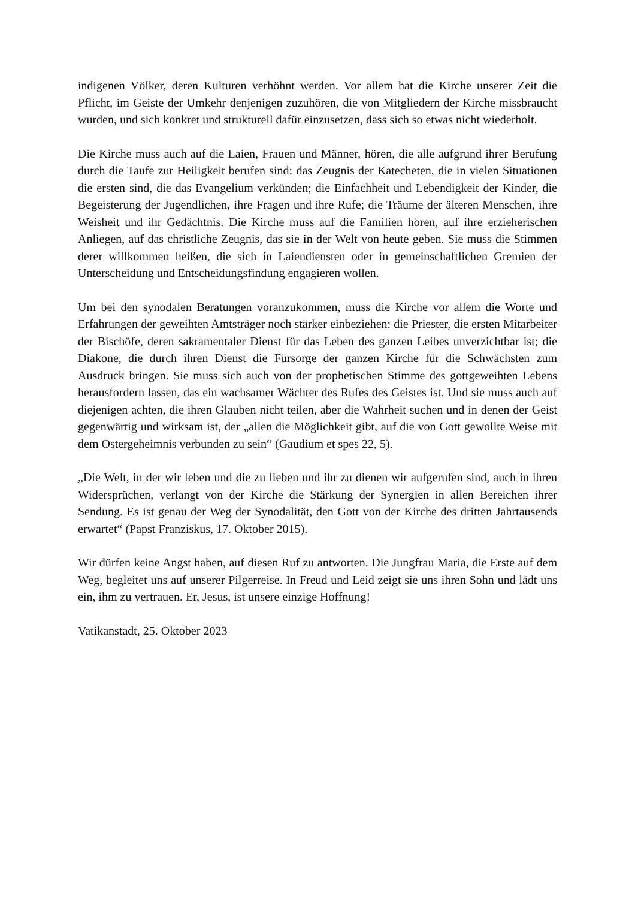indigenen Völker, deren Kulturen verhöhnt werden. Vor allem hat die Kirche unserer Zeit die Pflicht, im Geiste der Umkehr denjenigen zuzuhören, die von Mitgliedern der Kirche missbraucht wurden, und sich konkret und strukturell dafür einzusetzen, dass sich so etwas nicht wiederholt.
Die Kirche muss auch auf die Laien, Frauen und Männer, hören, die alle aufgrund ihrer Berufung durch die Taufe zur Heiligkeit berufen sind: das Zeugnis der Katecheten, die in vielen Situationen die ersten sind, die das Evangelium verkünden; die Einfachheit und Lebendigkeit der Kinder, die Begeisterung der Jugendlichen, ihre Fragen und ihre Rufe; die Träume der älteren Menschen, ihre Weisheit und ihr Gedächtnis. Die Kirche muss auf die Familien hören, auf ihre erzieherischen Anliegen, auf das christliche Zeugnis, das sie in der Welt von heute geben. Sie muss die Stimmen derer willkommen heißen, die sich in Laiendiensten oder in gemeinschaftlichen Gremien der Unterscheidung und Entscheidungsfindung engagieren wollen.
Um bei den synodalen Beratungen voranzukommen, muss die Kirche vor allem die Worte und Erfahrungen der geweihten Amtsträger noch stärker einbeziehen: die Priester, die ersten Mitarbeiter der Bischöfe, deren sakramentaler Dienst für das Leben des ganzen Leibes unverzichtbar ist; die Diakone, die durch ihren Dienst die Fürsorge der ganzen Kirche für die Schwächsten zum Ausdruck bringen. Sie muss sich auch von der prophetischen Stimme des gottgeweihten Lebens herausfordern lassen, das ein wachsamer Wächter des Rufes des Geistes ist. Und sie muss auch auf diejenigen achten, die ihren Glauben nicht teilen, aber die Wahrheit suchen und in denen der Geist gegenwärtig und wirksam ist, der „allen die Möglichkeit gibt, auf die von Gott gewollte Weise mit dem Ostergeheimnis verbunden zu sein“ (Gaudium et spes 22, 5).
„Die Welt, in der wir leben und die zu lieben und ihr zu dienen wir aufgerufen sind, auch in ihren Widersprüchen, verlangt von der Kirche die Stärkung der Synergien in allen Bereichen ihrer Sendung. Es ist genau der Weg der Synodalität, den Gott von der Kirche des dritten Jahrtausends erwartet“ (Papst Franziskus, 17. Oktober 2015).
Wir dürfen keine Angst haben, auf diesen Ruf zu antworten. Die Jungfrau Maria, die Erste auf dem Weg, begleitet uns auf unserer Pilgerreise. In Freud und Leid zeigt sie uns ihren Sohn und lädt uns ein, ihm zu vertrauen. Er, Jesus, ist unsere einzige Hoffnung!
Vatikanstadt, 25. Oktober 2023